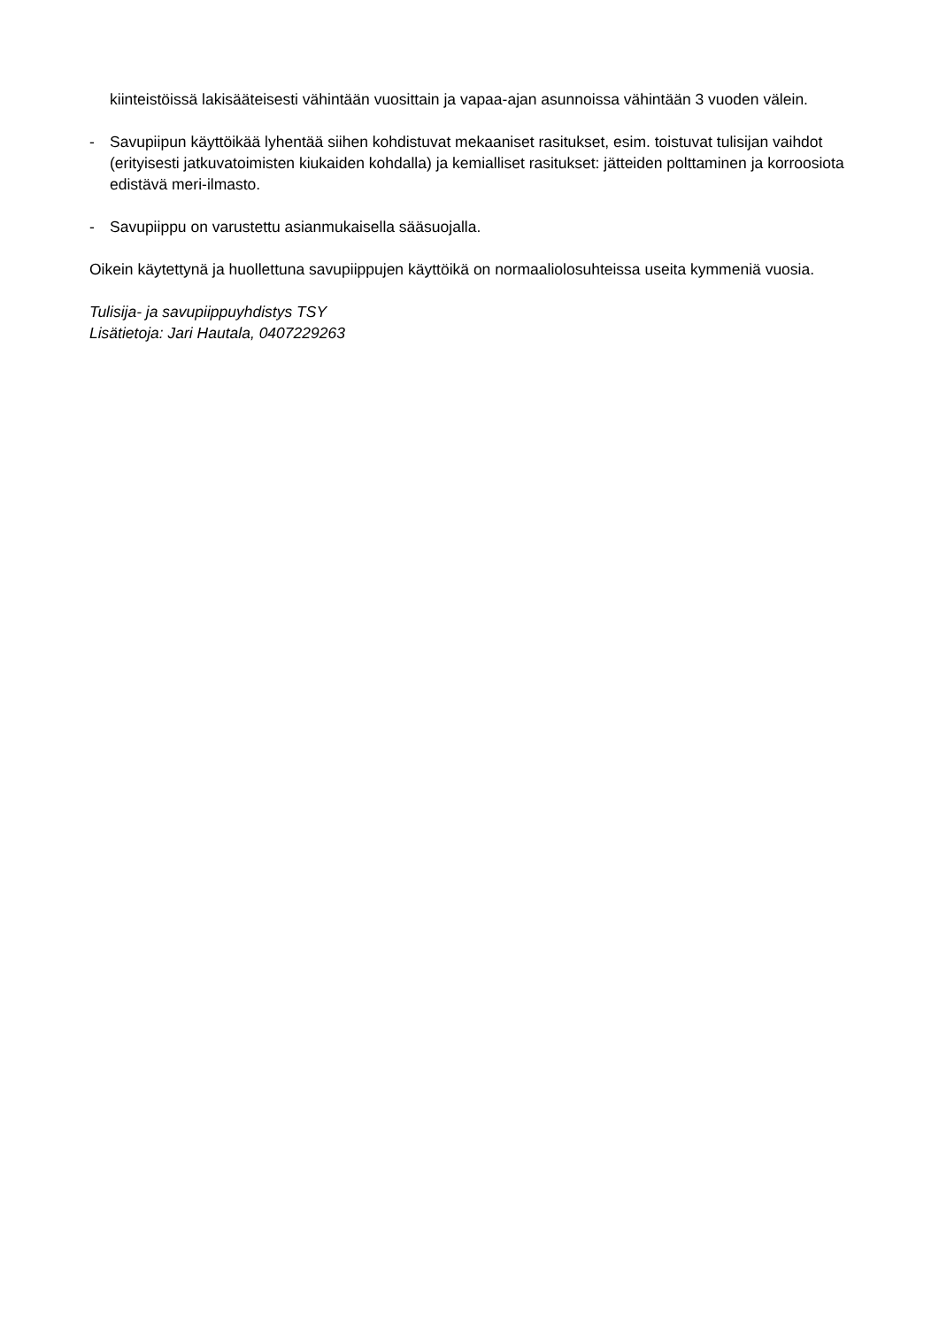kiinteistöissä lakisääteisesti vähintään vuosittain ja vapaa-ajan asunnoissa vähintään 3 vuoden välein.
- Savupiipun käyttöikää lyhentää siihen kohdistuvat mekaaniset rasitukset, esim. toistuvat tulisijan vaihdot (erityisesti jatkuvatoimisten kiukaiden kohdalla) ja kemialliset rasitukset: jätteiden polttaminen ja korroosiota edistävä meri-ilmasto.
- Savupiippu on varustettu asianmukaisella sääsuojalla.
Oikein käytettynä ja huollettuna savupiippujen käyttöikä on normaaliolosuhteissa useita kymmeniä vuosia.
Tulisija- ja savupiippuyhdistys TSY
Lisätietoja: Jari Hautala, 0407229263